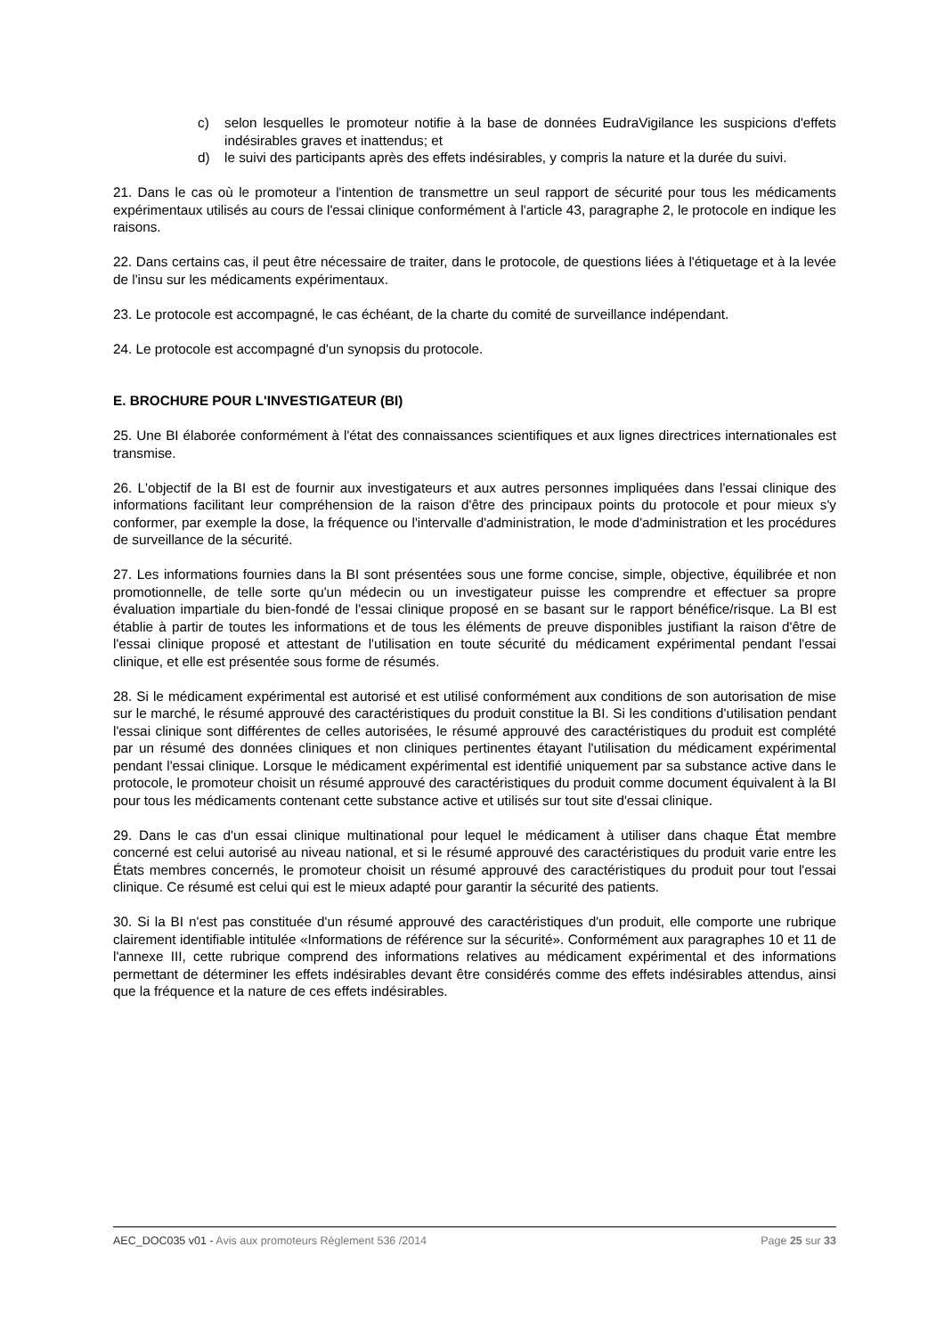c) selon lesquelles le promoteur notifie à la base de données EudraVigilance les suspicions d'effets indésirables graves et inattendus; et
d) le suivi des participants après des effets indésirables, y compris la nature et la durée du suivi.
21. Dans le cas où le promoteur a l'intention de transmettre un seul rapport de sécurité pour tous les médicaments expérimentaux utilisés au cours de l'essai clinique conformément à l'article 43, paragraphe 2, le protocole en indique les raisons.
22. Dans certains cas, il peut être nécessaire de traiter, dans le protocole, de questions liées à l'étiquetage et à la levée de l'insu sur les médicaments expérimentaux.
23. Le protocole est accompagné, le cas échéant, de la charte du comité de surveillance indépendant.
24. Le protocole est accompagné d'un synopsis du protocole.
E. BROCHURE POUR L'INVESTIGATEUR (BI)
25. Une BI élaborée conformément à l'état des connaissances scientifiques et aux lignes directrices internationales est transmise.
26. L'objectif de la BI est de fournir aux investigateurs et aux autres personnes impliquées dans l'essai clinique des informations facilitant leur compréhension de la raison d'être des principaux points du protocole et pour mieux s'y conformer, par exemple la dose, la fréquence ou l'intervalle d'administration, le mode d'administration et les procédures de surveillance de la sécurité.
27. Les informations fournies dans la BI sont présentées sous une forme concise, simple, objective, équilibrée et non promotionnelle, de telle sorte qu'un médecin ou un investigateur puisse les comprendre et effectuer sa propre évaluation impartiale du bien-fondé de l'essai clinique proposé en se basant sur le rapport bénéfice/risque. La BI est établie à partir de toutes les informations et de tous les éléments de preuve disponibles justifiant la raison d'être de l'essai clinique proposé et attestant de l'utilisation en toute sécurité du médicament expérimental pendant l'essai clinique, et elle est présentée sous forme de résumés.
28. Si le médicament expérimental est autorisé et est utilisé conformément aux conditions de son autorisation de mise sur le marché, le résumé approuvé des caractéristiques du produit constitue la BI. Si les conditions d'utilisation pendant l'essai clinique sont différentes de celles autorisées, le résumé approuvé des caractéristiques du produit est complété par un résumé des données cliniques et non cliniques pertinentes étayant l'utilisation du médicament expérimental pendant l'essai clinique. Lorsque le médicament expérimental est identifié uniquement par sa substance active dans le protocole, le promoteur choisit un résumé approuvé des caractéristiques du produit comme document équivalent à la BI pour tous les médicaments contenant cette substance active et utilisés sur tout site d'essai clinique.
29. Dans le cas d'un essai clinique multinational pour lequel le médicament à utiliser dans chaque État membre concerné est celui autorisé au niveau national, et si le résumé approuvé des caractéristiques du produit varie entre les États membres concernés, le promoteur choisit un résumé approuvé des caractéristiques du produit pour tout l'essai clinique. Ce résumé est celui qui est le mieux adapté pour garantir la sécurité des patients.
30. Si la BI n'est pas constituée d'un résumé approuvé des caractéristiques d'un produit, elle comporte une rubrique clairement identifiable intitulée «Informations de référence sur la sécurité». Conformément aux paragraphes 10 et 11 de l'annexe III, cette rubrique comprend des informations relatives au médicament expérimental et des informations permettant de déterminer les effets indésirables devant être considérés comme des effets indésirables attendus, ainsi que la fréquence et la nature de ces effets indésirables.
AEC_DOC035 v01 - Avis aux promoteurs Règlement 536 /2014 Page 25 sur 33